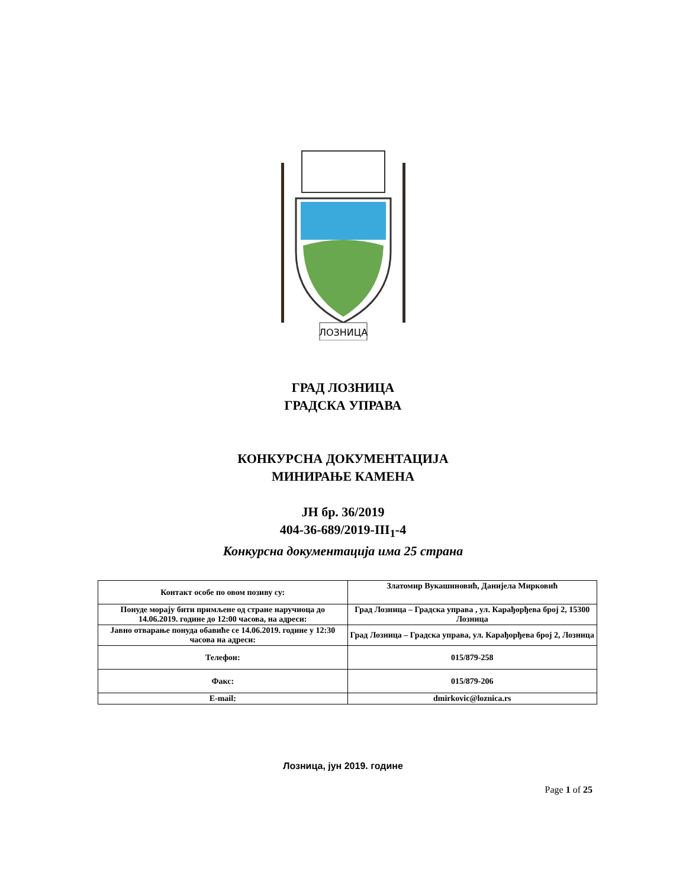ЛОЗНИЦА
ГРАД ЛОЗНИЦА
ГРАДСКА УПРАВА
КОНКУРСНА ДОКУМЕНТАЦИЈА
МИНИРАЊЕ КАМЕНА
ЈН бр. 36/2019
404-36-689/2019-III<sub>1</sub>-4
Конкурсна документација има 25 страна
| Контакт особе по овом позиву су: | Златомир Вукашиновић, Данијела Мирковић |
| Понуде морају бити примљене од стране наручиоца до 14.06.2019. године до 12:00 часова, на адреси: | Град Лозница – Градска управа , ул. Карађорђева број 2, 15300 Лозница |
| Јавно отварање понуда обавиће се 14.06.2019. године у 12:30 часова на адреси: | Град Лозница – Градска управа, ул. Карађорђева број 2, Лозница |
| Телефон: | 015/879-258 |
| Факс: | 015/879-206 |
| E-mail: | dmirkovic@loznica.rs |
Лозница, јун 2019. године
Page 1 of 25